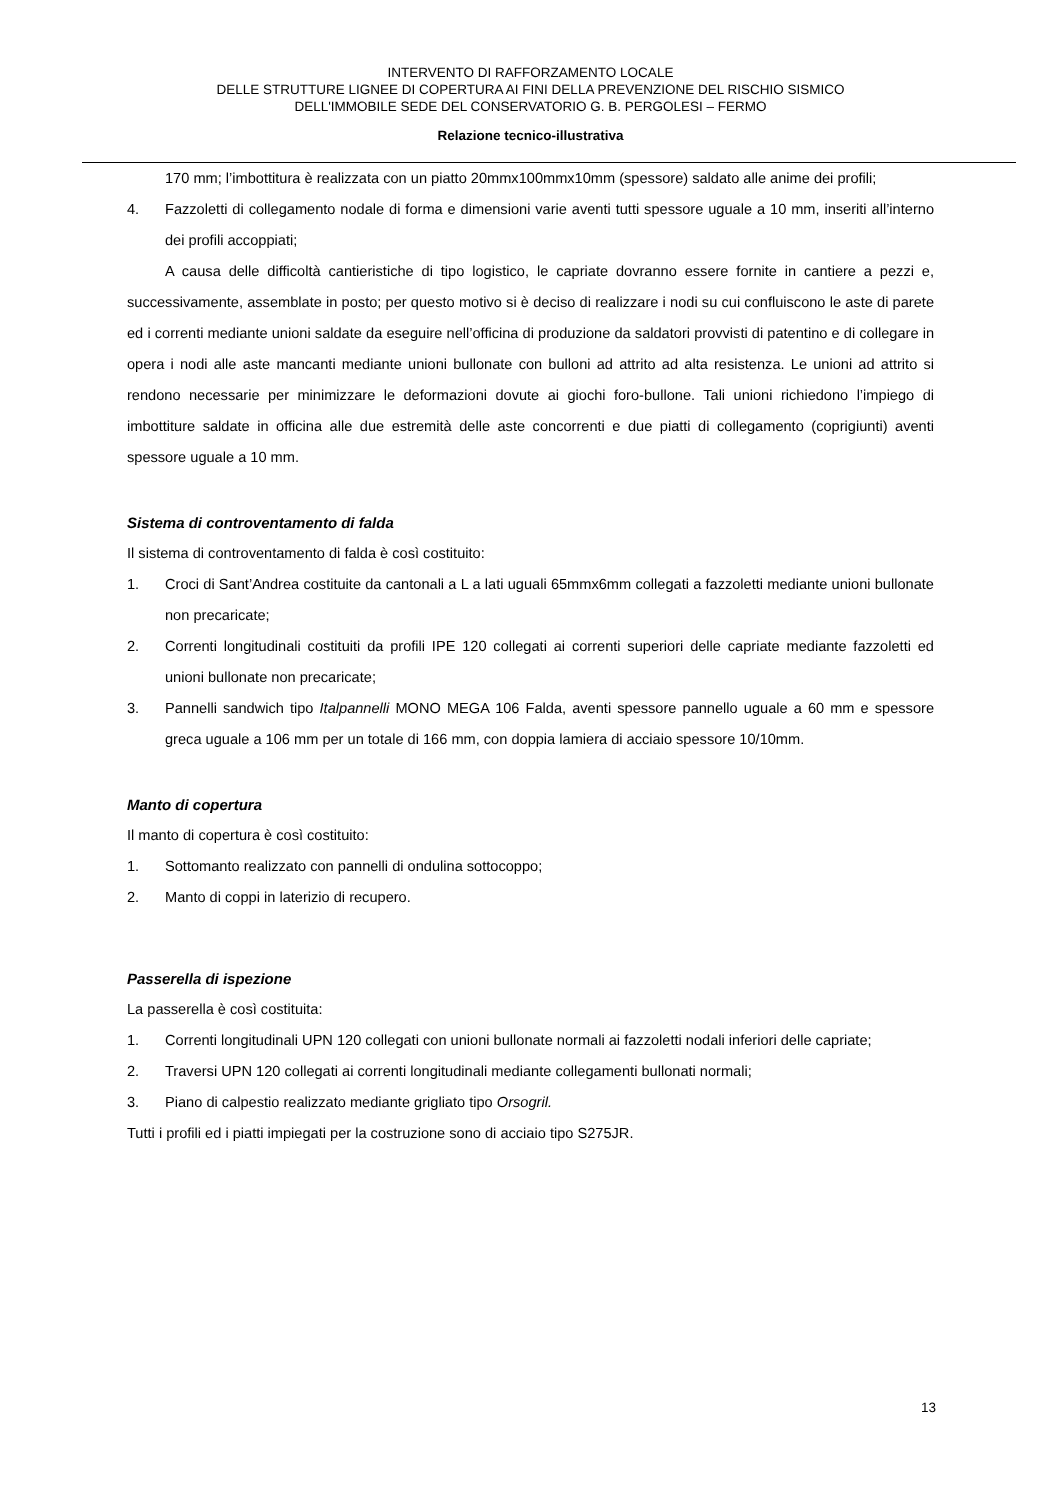INTERVENTO DI RAFFORZAMENTO LOCALE
DELLE STRUTTURE LIGNEE DI COPERTURA AI FINI DELLA PREVENZIONE DEL RISCHIO SISMICO
DELL'IMMOBILE SEDE DEL CONSERVATORIO G. B. PERGOLESI – FERMO
Relazione tecnico-illustrativa
170 mm; l’imbottitura è realizzata con un piatto 20mmx100mmx10mm (spessore) saldato alle anime dei profili;
4. Fazzoletti di collegamento nodale di forma e dimensioni varie aventi tutti spessore uguale a 10 mm, inseriti all’interno dei profili accoppiati;
A causa delle difficoltà cantieristiche di tipo logistico, le capriate dovranno essere fornite in cantiere a pezzi e, successivamente, assemblate in posto; per questo motivo si è deciso di realizzare i nodi su cui confluiscono le aste di parete ed i correnti mediante unioni saldate da eseguire nell’officina di produzione da saldatori provvisti di patentino e di collegare in opera i nodi alle aste mancanti mediante unioni bullonate con bulloni ad attrito ad alta resistenza. Le unioni ad attrito si rendono necessarie per minimizzare le deformazioni dovute ai giochi foro-bullone. Tali unioni richiedono l’impiego di imbottiture saldate in officina alle due estremità delle aste concorrenti e due piatti di collegamento (coprigiunti) aventi spessore uguale a 10 mm.
Sistema di controventamento di falda
Il sistema di controventamento di falda è così costituito:
1. Croci di Sant’Andrea costituite da cantonali a L a lati uguali 65mmx6mm collegati a fazzoletti mediante unioni bullonate non precaricate;
2. Correnti longitudinali costituiti da profili IPE 120 collegati ai correnti superiori delle capriate mediante fazzoletti ed unioni bullonate non precaricate;
3. Pannelli sandwich tipo Italpannelli MONO MEGA 106 Falda, aventi spessore pannello uguale a 60 mm e spessore greca uguale a 106 mm per un totale di 166 mm, con doppia lamiera di acciaio spessore 10/10mm.
Manto di copertura
Il manto di copertura è così costituito:
1. Sottomanto realizzato con pannelli di ondulina sottocoppo;
2. Manto di coppi in laterizio di recupero.
Passerella di ispezione
La passerella è così costituita:
1. Correnti longitudinali UPN 120 collegati con unioni bullonate normali ai fazzoletti nodali inferiori delle capriate;
2. Traversi UPN 120 collegati ai correnti longitudinali mediante collegamenti bullonati normali;
3. Piano di calpestio realizzato mediante grigliato tipo Orsogril.
Tutti i profili ed i piatti impiegati per la costruzione sono di acciaio tipo S275JR.
13